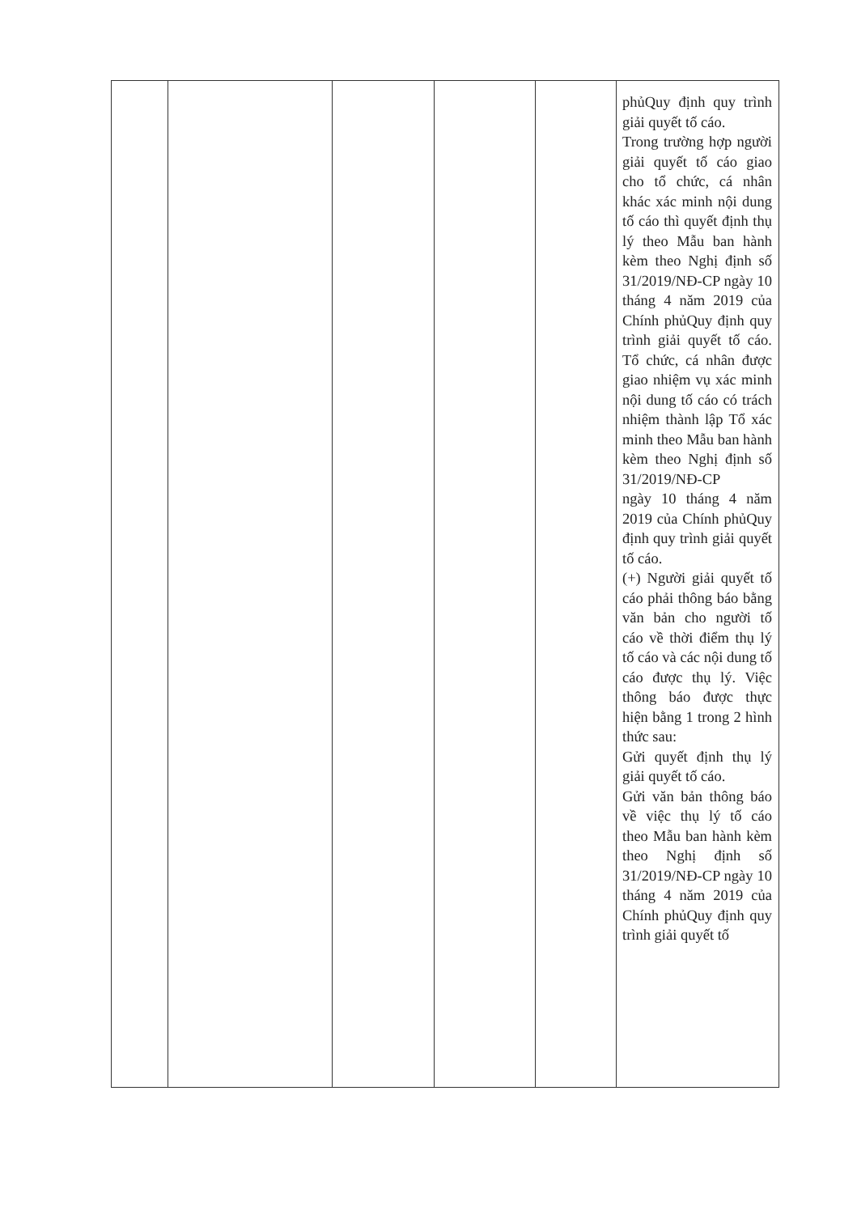| | | | | | phủQuy định quy trình giải quyết tố cáo. Trong trường hợp người giải quyết tố cáo giao cho tổ chức, cá nhân khác xác minh nội dung tố cáo thì quyết định thụ lý theo Mẫu ban hành kèm theo Nghị định số 31/2019/NĐ-CP ngày 10 tháng 4 năm 2019 của Chính phủQuy định quy trình giải quyết tố cáo. Tổ chức, cá nhân được giao nhiệm vụ xác minh nội dung tố cáo có trách nhiệm thành lập Tổ xác minh theo Mẫu ban hành kèm theo Nghị định số 31/2019/NĐ-CP ngày 10 tháng 4 năm 2019 của Chính phủQuy định quy trình giải quyết tố cáo. (+) Người giải quyết tố cáo phải thông báo bằng văn bản cho người tố cáo về thời điểm thụ lý tố cáo và các nội dung tố cáo được thụ lý. Việc thông báo được thực hiện bằng 1 trong 2 hình thức sau: Gửi quyết định thụ lý giải quyết tố cáo. Gửi văn bản thông báo về việc thụ lý tố cáo theo Mẫu ban hành kèm theo Nghị định số 31/2019/NĐ-CP ngày 10 tháng 4 năm 2019 của Chính phủQuy định quy trình giải quyết tố |